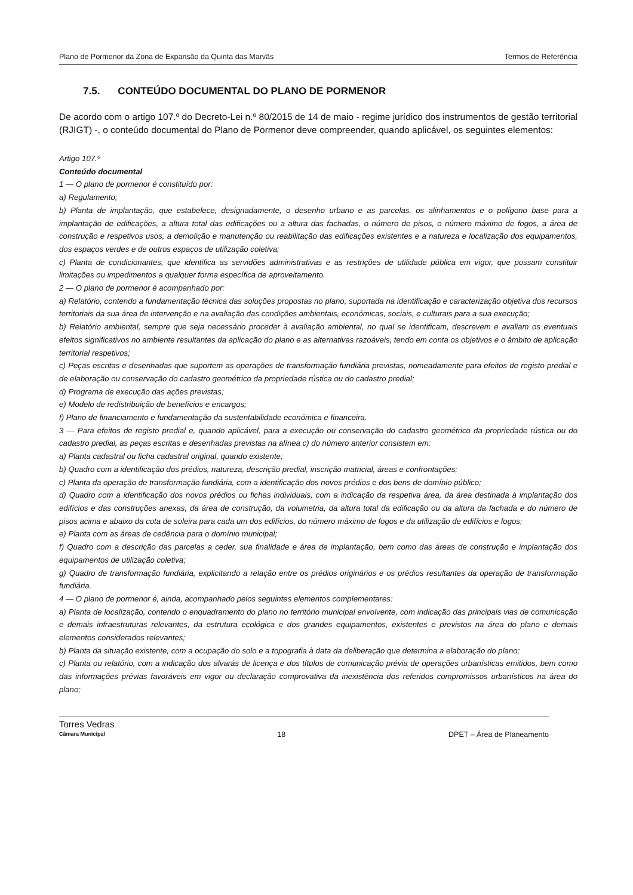Plano de Pormenor da Zona de Expansão da Quinta das Marvâs Termos de Referência
7.5. CONTEÚDO DOCUMENTAL DO PLANO DE PORMENOR
De acordo com o artigo 107.º do Decreto-Lei n.º 80/2015 de 14 de maio - regime jurídico dos instrumentos de gestão territorial (RJIGT) -, o conteúdo documental do Plano de Pormenor deve compreender, quando aplicável, os seguintes elementos:
Artigo 107.º
Conteúdo documental
1 — O plano de pormenor é constituído por:
a) Regulamento;
b) Planta de implantação, que estabelece, designadamente, o desenho urbano e as parcelas, os alinhamentos e o polígono base para a implantação de edificações, a altura total das edificações ou a altura das fachadas, o número de pisos, o número máximo de fogos, a área de construção e respetivos usos, a demolição e manutenção ou reabilitação das edificações existentes e a natureza e localização dos equipamentos, dos espaços verdes e de outros espaços de utilização coletiva;
c) Planta de condicionantes, que identifica as servidões administrativas e as restrições de utilidade pública em vigor, que possam constituir limitações ou impedimentos a qualquer forma específica de aproveitamento.
2 — O plano de pormenor é acompanhado por:
a) Relatório, contendo a fundamentação técnica das soluções propostas no plano, suportada na identificação e caracterização objetiva dos recursos territoriais da sua área de intervenção e na avaliação das condições ambientais, económicas, sociais, e culturais para a sua execução;
b) Relatório ambiental, sempre que seja necessário proceder à avaliação ambiental, no qual se identificam, descrevem e avaliam os eventuais efeitos significativos no ambiente resultantes da aplicação do plano e as alternativas razoáveis, tendo em conta os objetivos e o âmbito de aplicação territorial respetivos;
c) Peças escritas e desenhadas que suportem as operações de transformação fundiária previstas, nomeadamente para efeitos de registo predial e de elaboração ou conservação do cadastro geométrico da propriedade rústica ou do cadastro predial;
d) Programa de execução das ações previstas;
e) Modelo de redistribuição de benefícios e encargos;
f) Plano de financiamento e fundamentação da sustentabilidade económica e financeira.
3 — Para efeitos de registo predial e, quando aplicável, para a execução ou conservação do cadastro geométrico da propriedade rústica ou do cadastro predial, as peças escritas e desenhadas previstas na alínea c) do número anterior consistem em:
a) Planta cadastral ou ficha cadastral original, quando existente;
b) Quadro com a identificação dos prédios, natureza, descrição predial, inscrição matricial, áreas e confrontações;
c) Planta da operação de transformação fundiária, com a identificação dos novos prédios e dos bens de domínio público;
d) Quadro com a identificação dos novos prédios ou fichas individuais, com a indicação da respetiva área, da área destinada à implantação dos edifícios e das construções anexas, da área de construção, da volumetria, da altura total da edificação ou da altura da fachada e do número de pisos acima e abaixo da cota de soleira para cada um dos edifícios, do número máximo de fogos e da utilização de edifícios e fogos;
e) Planta com as áreas de cedência para o domínio municipal;
f) Quadro com a descrição das parcelas a ceder, sua finalidade e área de implantação, bem como das áreas de construção e implantação dos equipamentos de utilização coletiva;
g) Quadro de transformação fundiária, explicitando a relação entre os prédios originários e os prédios resultantes da operação de transformação fundiária.
4 — O plano de pormenor é, ainda, acompanhado pelos seguintes elementos complementares:
a) Planta de localização, contendo o enquadramento do plano no território municipal envolvente, com indicação das principais vias de comunicação e demais infraestruturas relevantes, da estrutura ecológica e dos grandes equipamentos, existentes e previstos na área do plano e demais elementos considerados relevantes;
b) Planta da situação existente, com a ocupação do solo e a topografia à data da deliberação que determina a elaboração do plano;
c) Planta ou relatório, com a indicação dos alvarás de licença e dos títulos de comunicação prévia de operações urbanísticas emitidos, bem como das informações prévias favoráveis em vigor ou declaração comprovativa da inexistência dos referidos compromissos urbanísticos na área do plano;
Torres Vedras
Câmara Municipal
18 DPET – Área de Planeamento